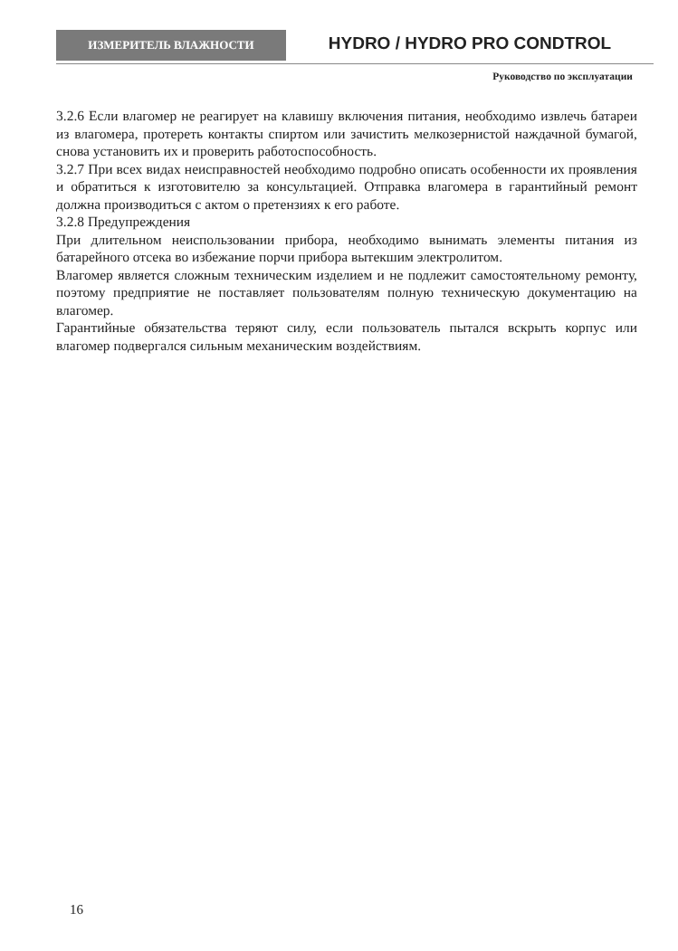ИЗМЕРИТЕЛЬ ВЛАЖНОСТИ
HYDRO / HYDRO PRO CONDTROL
Руководство по эксплуатации
3.2.6 Если влагомер не реагирует на клавишу включения питания, необходимо извлечь батареи из влагомера, протереть контакты спиртом или зачистить мелкозернистой наждачной бумагой, снова установить их и проверить работоспособность.
3.2.7 При всех видах неисправностей необходимо подробно описать особенности их проявления и обратиться к изготовителю за консультацией. Отправка влагомера в гарантийный ремонт должна производиться с актом о претензиях к его работе.
3.2.8 Предупреждения
При длительном неиспользовании прибора, необходимо вынимать элементы питания из батарейного отсека во избежание порчи прибора вытекшим электролитом.
Влагомер является сложным техническим изделием и не подлежит самостоятельному ремонту, поэтому предприятие не поставляет пользователям полную техническую документацию на влагомер.
Гарантийные обязательства теряют силу, если пользователь пытался вскрыть корпус или влагомер подвергался сильным механическим воздействиям.
16